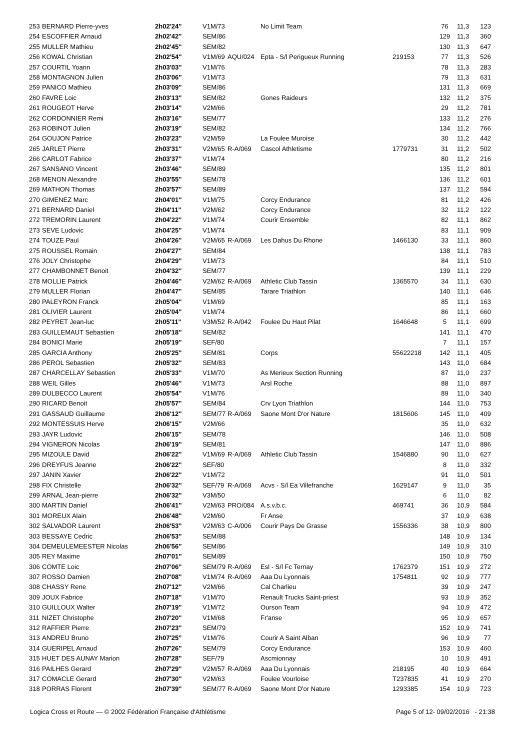| 253 | BERNARD Pierre-yves | 2h02'24'' | V1M/73 | | No Limit Team | | 76 | 11,3 | 123 |
| 254 | ESCOFFIER Arnaud | 2h02'42'' | SEM/86 | | | | 129 | 11,3 | 360 |
| 255 | MULLER Mathieu | 2h02'45'' | SEM/82 | | | | 130 | 11,3 | 647 |
| 256 | KOWAL Christian | 2h02'54'' | V1M/69 | AQU/024 | Epta - S/l Perigueux Running | 219153 | 77 | 11,3 | 526 |
| 257 | COURTIL Yoann | 2h03'03'' | V1M/76 | | | | 78 | 11,3 | 283 |
| 258 | MONTAGNON Julien | 2h03'06'' | V1M/73 | | | | 79 | 11,3 | 631 |
| 259 | PANICO Mathieu | 2h03'09'' | SEM/86 | | | | 131 | 11,3 | 669 |
| 260 | FAVRE Loic | 2h03'13'' | SEM/82 | | Gones Raideurs | | 132 | 11,2 | 375 |
| 261 | ROUGEOT Herve | 2h03'14'' | V2M/66 | | | | 29 | 11,2 | 781 |
| 262 | CORDONNIER Remi | 2h03'16'' | SEM/77 | | | | 133 | 11,2 | 276 |
| 263 | ROBINOT Julien | 2h03'19'' | SEM/82 | | | | 134 | 11,2 | 766 |
| 264 | GOUJON Patrice | 2h03'23'' | V2M/59 | | La Foulee Muroise | | 30 | 11,2 | 442 |
| 265 | JARLET Pierre | 2h03'31'' | V2M/65 | R-A/069 | Cascol Athletisme | 1779731 | 31 | 11,2 | 502 |
| 266 | CARLOT Fabrice | 2h03'37'' | V1M/74 | | | | 80 | 11,2 | 216 |
| 267 | SANSANO Vincent | 2h03'46'' | SEM/89 | | | | 135 | 11,2 | 801 |
| 268 | MENON Alexandre | 2h03'55'' | SEM/78 | | | | 136 | 11,2 | 601 |
| 269 | MATHON Thomas | 2h03'57'' | SEM/89 | | | | 137 | 11,2 | 594 |
| 270 | GIMENEZ Marc | 2h04'01'' | V1M/75 | | Corcy Endurance | | 81 | 11,2 | 426 |
| 271 | BERNARD Daniel | 2h04'11'' | V2M/62 | | Corcy Endurance | | 32 | 11,2 | 122 |
| 272 | TREMORIN Laurent | 2h04'22'' | V1M/74 | | Courir Ensemble | | 82 | 11,1 | 862 |
| 273 | SEVE Ludovic | 2h04'25'' | V1M/74 | | | | 83 | 11,1 | 909 |
| 274 | TOUZE Paul | 2h04'26'' | V2M/65 | R-A/069 | Les Dahus Du Rhone | 1466130 | 33 | 11,1 | 860 |
| 275 | ROUSSEL Romain | 2h04'27'' | SEM/84 | | | | 138 | 11,1 | 783 |
| 276 | JOLY Christophe | 2h04'29'' | V1M/73 | | | | 84 | 11,1 | 510 |
| 277 | CHAMBONNET Benoit | 2h04'32'' | SEM/77 | | | | 139 | 11,1 | 229 |
| 278 | MOLLIE Patrick | 2h04'46'' | V2M/62 | R-A/069 | Athletic Club Tassin | 1365570 | 34 | 11,1 | 630 |
| 279 | MULLER Florian | 2h04'47'' | SEM/85 | | Tarare Triathlon | | 140 | 11,1 | 646 |
| 280 | PALEYRON Franck | 2h05'04'' | V1M/69 | | | | 85 | 11,1 | 163 |
| 281 | OLIVIER Laurent | 2h05'04'' | V1M/74 | | | | 86 | 11,1 | 660 |
| 282 | PEYRET Jean-luc | 2h05'11'' | V3M/52 | R-A/042 | Foulee Du Haut Pilat | 1646648 | 5 | 11,1 | 699 |
| 283 | GUILLEMAUT Sebastien | 2h05'18'' | SEM/82 | | | | 141 | 11,1 | 470 |
| 284 | BONICI Marie | 2h05'19'' | SEF/80 | | | | 7 | 11,1 | 157 |
| 285 | GARCIA Anthony | 2h05'25'' | SEM/81 | | Corps | 55622218 | 142 | 11,1 | 405 |
| 286 | PEROL Sebastien | 2h05'32'' | SEM/83 | | | | 143 | 11,0 | 684 |
| 287 | CHARCELLAY Sebastien | 2h05'33'' | V1M/70 | | As Merieux Section Running | | 87 | 11,0 | 237 |
| 288 | WEIL Gilles | 2h05'46'' | V1M/73 | | Arsl Roche | | 88 | 11,0 | 897 |
| 289 | DULBECCO Laurent | 2h05'54'' | V1M/76 | | | | 89 | 11,0 | 340 |
| 290 | RICARD Benoit | 2h05'57'' | SEM/84 | | Crv Lyon Triathlon | | 144 | 11,0 | 753 |
| 291 | GASSAUD Guillaume | 2h06'12'' | SEM/77 | R-A/069 | Saone Mont D'or Nature | 1815606 | 145 | 11,0 | 409 |
| 292 | MONTESSUIS Herve | 2h06'15'' | V2M/66 | | | | 35 | 11,0 | 632 |
| 293 | JAYR Ludovic | 2h06'15'' | SEM/78 | | | | 146 | 11,0 | 508 |
| 294 | VIGNERON Nicolas | 2h06'19'' | SEM/81 | | | | 147 | 11,0 | 886 |
| 295 | MIZOULE David | 2h06'22'' | V1M/69 | R-A/069 | Athletic Club Tassin | 1546880 | 90 | 11,0 | 627 |
| 296 | DREYFUS Jeanne | 2h06'22'' | SEF/80 | | | | 8 | 11,0 | 332 |
| 297 | JANIN Xavier | 2h06'22'' | V1M/72 | | | | 91 | 11,0 | 501 |
| 298 | FIX Christelle | 2h06'32'' | SEF/79 | R-A/069 | Acvs - S/l Ea Villefranche | 1629147 | 9 | 11,0 | 35 |
| 299 | ARNAL Jean-pierre | 2h06'32'' | V3M/50 | | | | 6 | 11,0 | 82 |
| 300 | MARTIN Daniel | 2h06'41'' | V2M/63 | PRO/084 | A.s.v.b.c. | 469741 | 36 | 10,9 | 584 |
| 301 | MOREUX Alain | 2h06'48'' | V2M/60 | | Fr Anse | | 37 | 10,9 | 638 |
| 302 | SALVADOR Laurent | 2h06'53'' | V2M/63 | C-A/006 | Courir Pays De Grasse | 1556336 | 38 | 10,9 | 800 |
| 303 | BESSAYE Cedric | 2h06'53'' | SEM/88 | | | | 148 | 10,9 | 134 |
| 304 | DEMEULEMEESTER Nicolas | 2h06'56'' | SEM/86 | | | | 149 | 10,9 | 310 |
| 305 | REY Maxime | 2h07'01'' | SEM/89 | | | | 150 | 10,9 | 750 |
| 306 | COMTE Loic | 2h07'06'' | SEM/79 | R-A/069 | Esl - S/l Fc Ternay | 1762379 | 151 | 10,9 | 272 |
| 307 | ROSSO Damien | 2h07'08'' | V1M/74 | R-A/069 | Aaa Du Lyonnais | 1754811 | 92 | 10,9 | 777 |
| 308 | CHASSY Rene | 2h07'12'' | V2M/66 | | Cal Charlieu | | 39 | 10,9 | 247 |
| 309 | JOUX Fabrice | 2h07'18'' | V1M/70 | | Renault Trucks Saint-priest | | 93 | 10,9 | 352 |
| 310 | GUILLOUX Walter | 2h07'19'' | V1M/72 | | Ourson Team | | 94 | 10,9 | 472 |
| 311 | NIZET Christophe | 2h07'20'' | V1M/68 | | Fr'anse | | 95 | 10,9 | 657 |
| 312 | RAFFIER Pierre | 2h07'23'' | SEM/79 | | | | 152 | 10,9 | 741 |
| 313 | ANDREU Bruno | 2h07'25'' | V1M/76 | | Courir A Saint Alban | | 96 | 10,9 | 77 |
| 314 | GUERIPEL Arnaud | 2h07'26'' | SEM/79 | | Corcy Endurance | | 153 | 10,9 | 460 |
| 315 | HUET DES AUNAY Marion | 2h07'28'' | SEF/79 | | Ascmionnay | | 10 | 10,9 | 491 |
| 316 | PAILHES Gerard | 2h07'29'' | V2M/57 | R-A/069 | Aaa Du Lyonnais | 218195 | 40 | 10,9 | 664 |
| 317 | COMACLE Gerard | 2h07'30'' | V2M/63 | | Foulee Vourloise | T237835 | 41 | 10,9 | 270 |
| 318 | PORRAS Florent | 2h07'39'' | SEM/77 | R-A/069 | Saone Mont D'or Nature | 1293385 | 154 | 10,9 | 723 |
Logica Cross et Route — © 2002 Fédération Française d'Athlétisme Page 5 of 12- 09/02/2016 - 21:38